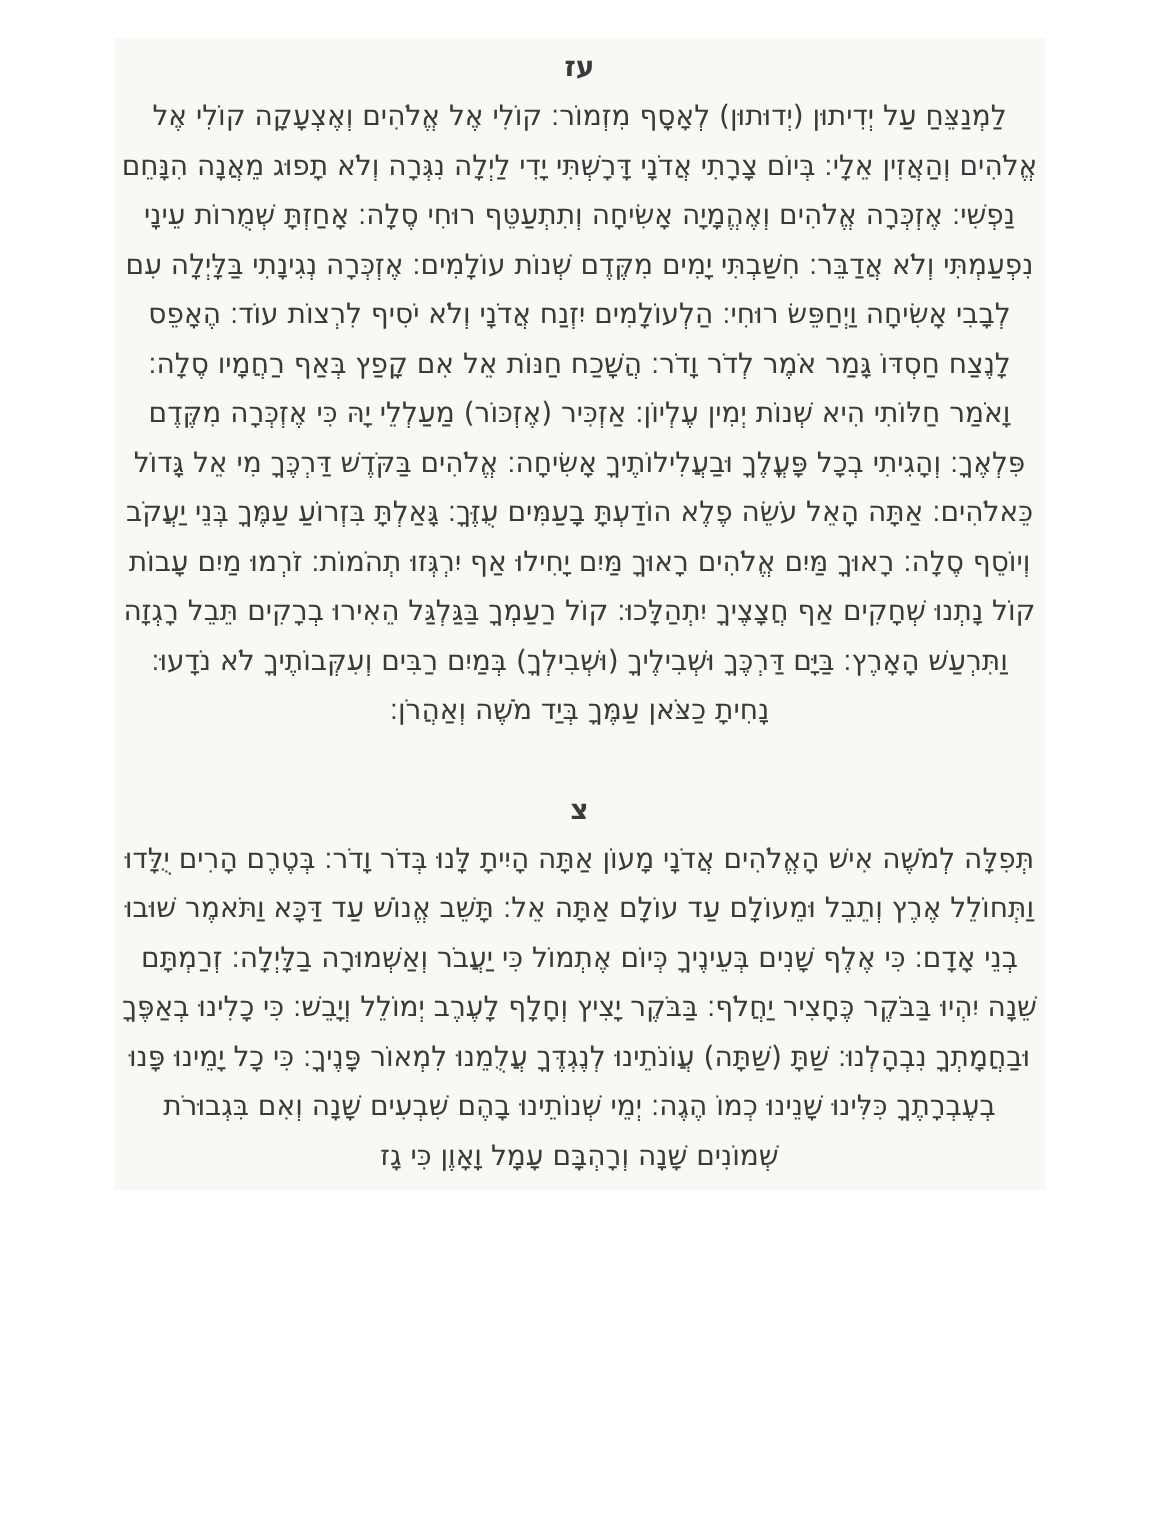עז
לַמְנַצֵּחַ עַל יְדִיתוּן (יְדוּתוּן) לְאָסָף מִזְמוֹר׃ קוֹלִי אֶל אֱלֹהִים וְאֶצְעָקָה קוֹלִי אֶל אֱלֹהִים וְהַאֲזִין אֵלָי׃ בְּיוֹם צָרָתִי אֲדֹנָי דָּרָשְׁתִּי יָדִי לַיְלָה נִגְּרָה וְלֹא תָפוּג מֵאֲנָה הִנָּחֵם נַפְשִׁי׃ אֶזְכְּרָה אֱלֹהִים וְאֶהֱמָיָה אָשִׂיחָה וְתִתְעַטֵּף רוּחִי סֶלָה׃ אָחַזְתָּ שְׁמֻרוֹת עֵינָי נִפְעַמְתִּי וְלֹא אֲדַבֵּר׃ חִשַּׁבְתִּי יָמִים מִקֶּדֶם שְׁנוֹת עוֹלָמִים׃ אֶזְכְּרָה נְגִינָתִי בַּלָּיְלָה עִם לְבָבִי אָשִׂיחָה וַיְחַפֵּשׂ רוּחִי׃ הַלְעוֹלָמִים יִזְנַח אֲדֹנָי וְלֹא יֹסִיף לִרְצוֹת עוֹד׃ הֶאָפֵס לָנֶצַח חַסְדּוֹ גָּמַר אֹמֶר לְדֹר וָדֹר׃ הֲשָׁכַח חַנּוֹת אֵל אִם קָפַץ בְּאַף רַחֲמָיו סֶלָה׃ וָאֹמַר חַלּוֹתִי הִיא שְׁנוֹת יְמִין עֶלְיוֹן׃ אַזְכִּיר (אֶזְכּוֹר) מַעַלְלֵי יָהּ כִּי אֶזְכְּרָה מִקֶּדֶם פִּלְאֶךָ׃ וְהָגִיתִי בְכָל פָּעֳלֶךָ וּבַעֲלִילוֹתֶיךָ אָשִׂיחָה׃ אֱלֹהִים בַּקֹּדֶשׁ דַּרְכֶּךָ מִי אֵל גָּדוֹל כֵּאלֹהִים׃ אַתָּה הָאֵל עֹשֵׂה פֶלֶא הוֹדַעְתָּ בָעַמִּים עֻזֶּךָ׃ גָּאַלְתָּ בִּזְרוֹעַ עַמֶּךָ בְּנֵי יַעֲקֹב וְיוֹסֵף סֶלָה׃ רָאוּךָ מַּיִם אֱלֹהִים רָאוּךָ מַּיִם יָחִילוּ אַף יִרְגְּזוּ תְהֹמוֹת׃ זֹרְמוּ מַיִם עָבוֹת קוֹל נָתְנוּ שְׁחָקִים אַף חֲצָצֶיךָ יִתְהַלָּכוּ׃ קוֹל רַעַמְךָ בַּגַּלְגַּל הֵאִירוּ בְרָקִים תֵּבֵל רָגְזָה וַתִּרְעַשׁ הָאָרֶץ׃ בַּיָּם דַּרְכֶּךָ וּשְׁבִילֶיךָ (וּשְׁבִילְךָ) בְּמַיִם רַבִּים וְעִקְּבוֹתֶיךָ לֹא נֹדָעוּ׃ נָחִיתָ כַצֹּאן עַמֶּךָ בְּיַד מֹשֶׁה וְאַהֲרֹן׃
צ
תְּפִלָּה לְמֹשֶׁה אִישׁ הָאֱלֹהִים אֲדֹנָי מָעוֹן אַתָּה הָיִיתָ לָּנוּ בְּדֹר וָדֹר׃ בְּטֶרֶם הָרִים יֻלָּדוּ וַתְּחוֹלֵל אֶרֶץ וְתֵבֵל וּמֵעוֹלָם עַד עוֹלָם אַתָּה אֵל׃ תָּשֵׁב אֱנוֹשׁ עַד דַּכָּא וַתֹּאמֶר שׁוּבוּ בְנֵי אָדָם׃ כִּי אֶלֶף שָׁנִים בְּעֵינֶיךָ כְּיוֹם אֶתְמוֹל כִּי יַעֲבֹר וְאַשְׁמוּרָה בַלָּיְלָה׃ זְרַמְתָּם שֵׁנָה יִהְיוּ בַּבֹּקֶר כֶּחָצִיר יַחֲלֹף׃ בַּבֹּקֶר יָצִיץ וְחָלָף לָעֶרֶב יְמוֹלֵל וְיָבֵשׁ׃ כִּי כָלִינוּ בְאַפֶּךָ וּבַחֲמָתְךָ נִבְהָלְנוּ׃ שַׁתָּ (שַׁתָּה) עֲוֹנֹתֵינוּ לְנֶגְדֶּךָ עֲלֻמֵנוּ לִמְאוֹר פָּנֶיךָ׃ כִּי כָל יָמֵינוּ פָּנוּ בְעֶבְרָתֶךָ כִּלִּינוּ שָׁנֵינוּ כְמוֹ הֶגֶה׃ יְמֵי שְׁנוֹתֵינוּ בָהֶם שִׁבְעִים שָׁנָה וְאִם בִּגְבוּרֹת שְׁמוֹנִים שָׁנָה וְרָהְבָּם עָמָל וָאָוֶן כִּי גָז